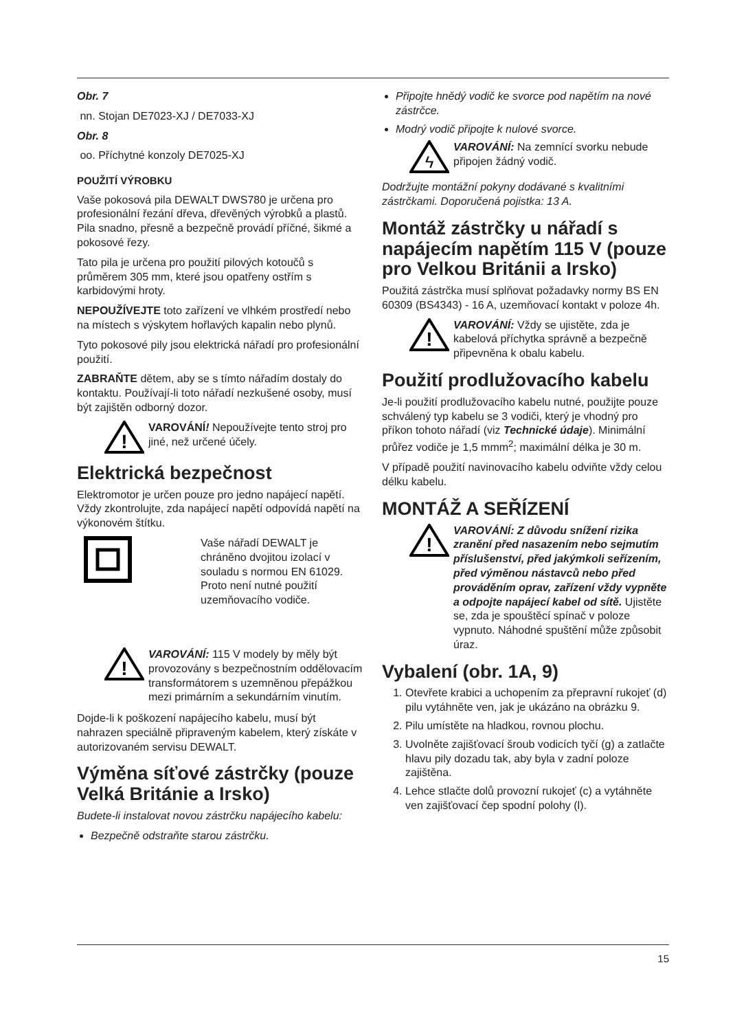Obr. 7
nn. Stojan DE7023-XJ / DE7033-XJ
Obr. 8
oo. Příchytné konzoly DE7025-XJ
POUŽITÍ VÝROBKU
Vaše pokosová pila DEWALT DWS780 je určena pro profesionální řezání dřeva, dřevěných výrobků a plastů. Pila snadno, přesně a bezpečně provádí příčné, šikmé a pokosové řezy.
Tato pila je určena pro použití pilových kotoučů s průměrem 305 mm, které jsou opatřeny ostřím s karbidovými hroty.
NEPOUŽÍVEJTE toto zařízení ve vlhkém prostředí nebo na místech s výskytem hořlavých kapalin nebo plynů.
Tyto pokosové pily jsou elektrická nářadí pro profesionální použití.
ZABRAŇTE dětem, aby se s tímto nářadím dostaly do kontaktu. Používají-li toto nářadí nezkušené osoby, musí být zajištěn odborný dozor.
!
VAROVÁNÍ! Nepoužívejte tento stroj pro jiné, než určené účely.
Elektrická bezpečnost
Elektromotor je určen pouze pro jedno napájecí napětí. Vždy zkontrolujte, zda napájecí napětí odpovídá napětí na výkonovém štítku.
Vaše nářadí DEWALT je chráněno dvojitou izolací v souladu s normou EN 61029. Proto není nutné použití uzemňovacího vodiče.
!
VAROVÁNÍ: 115 V modely by měly být provozovány s bezpečnostním oddělovacím transformátorem s uzemněnou přepážkou mezi primárním a sekundárním vinutím.
Dojde-li k poškození napájecího kabelu, musí být nahrazen speciálně připraveným kabelem, který získáte v autorizovaném servisu DEWALT.
Výměna síťové zástrčky (pouze Velká Británie a Irsko)
Budete-li instalovat novou zástrčku napájecího kabelu:
Bezpečně odstraňte starou zástrčku.
Připojte hnědý vodič ke svorce pod napětím na nové zástrčce.
Modrý vodič připojte k nulové svorce.
ϟ
VAROVÁNÍ: Na zemnící svorku nebude připojen žádný vodič.
Dodržujte montážní pokyny dodávané s kvalitními zástrčkami. Doporučená pojistka: 13 A.
Montáž zástrčky u nářadí s napájecím napětím 115 V (pouze pro Velkou Británii a Irsko)
Použitá zástrčka musí splňovat požadavky normy BS EN 60309 (BS4343) - 16 A, uzemňovací kontakt v poloze 4h.
!
VAROVÁNÍ: Vždy se ujistěte, zda je kabelová příchytka správně a bezpečně připevněna k obalu kabelu.
Použití prodlužovacího kabelu
Je-li použití prodlužovacího kabelu nutné, použijte pouze schválený typ kabelu se 3 vodiči, který je vhodný pro příkon tohoto nářadí (viz Technické údaje). Minimální průřez vodiče je 1,5 mmm<sup>2</sup>; maximální délka je 30 m.
V případě použití navinovacího kabelu odviňte vždy celou délku kabelu.
MONTÁŽ A SEŘÍZENÍ
!
VAROVÁNÍ: Z důvodu snížení rizika zranění před nasazením nebo sejmutím příslušenství, před jakýmkoli seřízením, před výměnou nástavců nebo před prováděním oprav, zařízení vždy vypněte a odpojte napájecí kabel od sítě. Ujistěte se, zda je spouštěcí spínač v poloze vypnuto. Náhodné spuštění může způsobit úraz.
Vybalení (obr. 1A, 9)
1. Otevřete krabici a uchopením za přepravní rukojeť (d) pilu vytáhněte ven, jak je ukázáno na obrázku 9.
2. Pilu umístěte na hladkou, rovnou plochu.
3. Uvolněte zajišťovací šroub vodicích tyčí (g) a zatlačte hlavu pily dozadu tak, aby byla v zadní poloze zajištěna.
4. Lehce stlačte dolů provozní rukojeť (c) a vytáhněte ven zajišťovací čep spodní polohy (l).
15